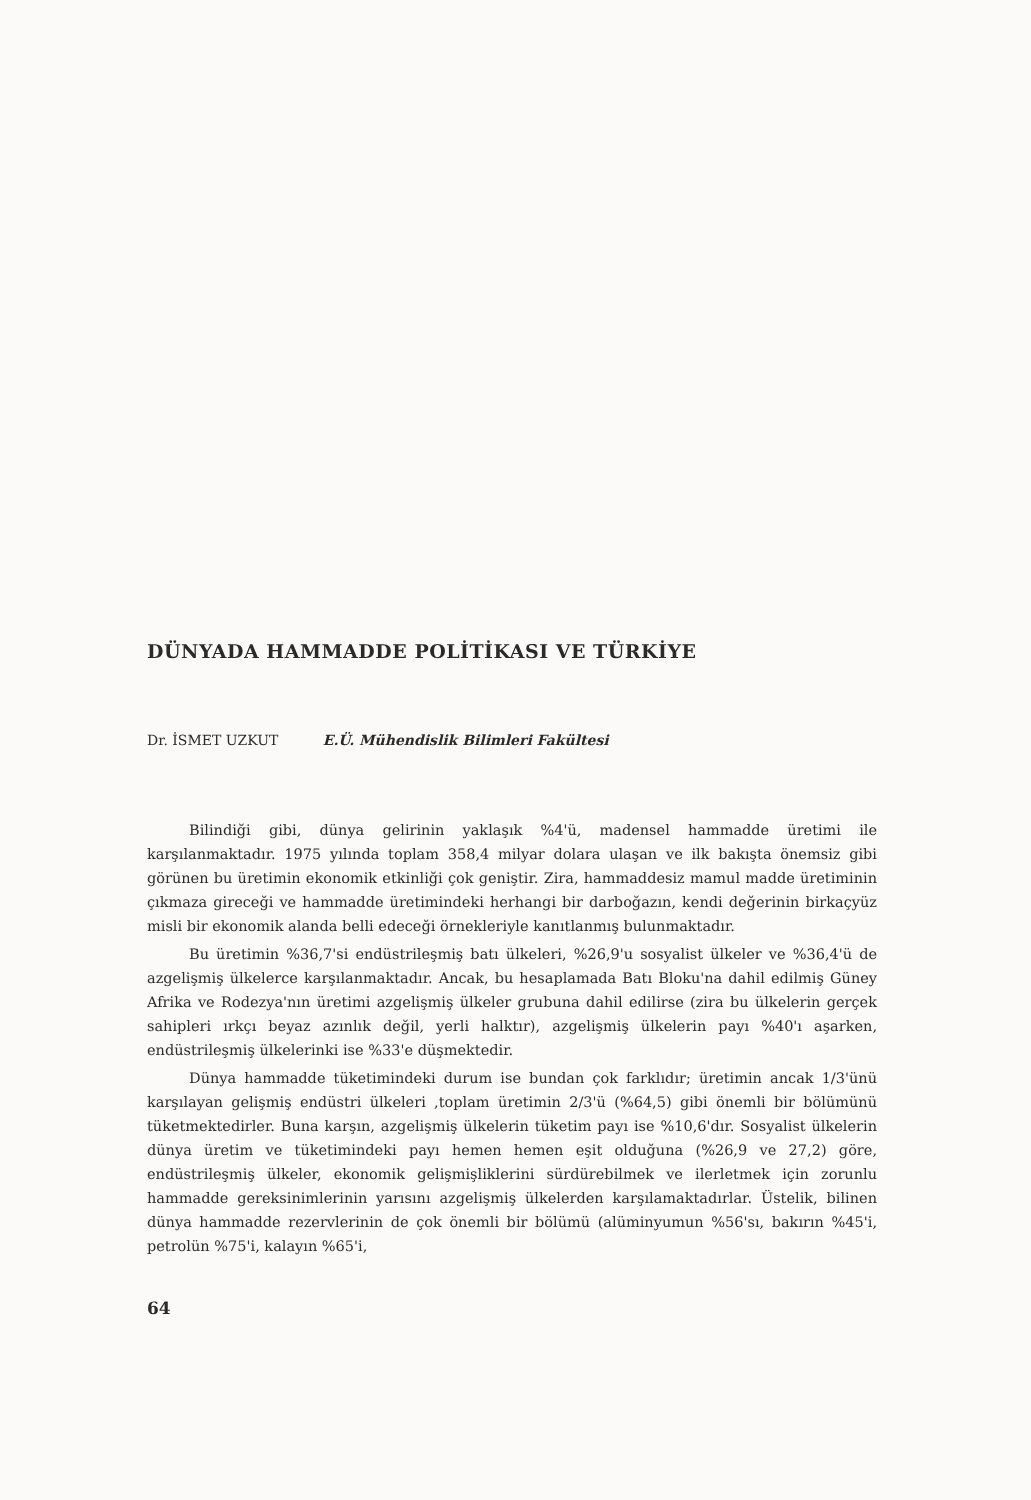DÜNYADA HAMMADDE POLİTİKASI VE TÜRKİYE
Dr. İSMET UZKUT E.Ü. Mühendislik Bilimleri Fakültesi
Bilindiği gibi, dünya gelirinin yaklaşık %4'ü, madensel hammadde üretimi ile karşılanmaktadır. 1975 yılında toplam 358,4 milyar dolara ulaşan ve ilk bakışta önemsiz gibi görünen bu üretimin ekonomik etkinliği çok geniştir. Zira, hammaddesiz mamul madde üretiminin çıkmaza gireceği ve hammadde üretimindeki herhangi bir darboğazın, kendi değerinin birkaçyüz misli bir ekonomik alanda belli edeceği örnekleriyle kanıtlanmış bulunmaktadır.
Bu üretimin %36,7'si endüstrileşmiş batı ülkeleri, %26,9'u sosyalist ülkeler ve %36,4'ü de azgelişmiş ülkelerce karşılanmaktadır. Ancak, bu hesaplamada Batı Bloku'na dahil edilmiş Güney Afrika ve Rodezya'nın üretimi azgelişmiş ülkeler grubuna dahil edilirse (zira bu ülkelerin gerçek sahipleri ırkçı beyaz azınlık değil, yerli halktır), azgelişmiş ülkelerin payı %40'ı aşarken, endüstrileşmiş ülkelerinki ise %33'e düşmektedir.
Dünya hammadde tüketimindeki durum ise bundan çok farklıdır; üretimin ancak 1/3'ünü karşılayan gelişmiş endüstri ülkeleri ,toplam üretimin 2/3'ü (%64,5) gibi önemli bir bölümünü tüketmektedirler. Buna karşın, azgelişmiş ülkelerin tüketim payı ise %10,6'dır. Sosyalist ülkelerin dünya üretim ve tüketimindeki payı hemen hemen eşit olduğuna (%26,9 ve 27,2) göre, endüstrileşmiş ülkeler, ekonomik gelişmişliklerini sürdürebilmek ve ilerletmek için zorunlu hammadde gereksinimlerinin yarısını azgelişmiş ülkelerden karşılamaktadırlar. Üstelik, bilinen dünya hammadde rezervlerinin de çok önemli bir bölümü (alüminyumun %56'sı, bakırın %45'i, petrolün %75'i, kalayın %65'i,
64